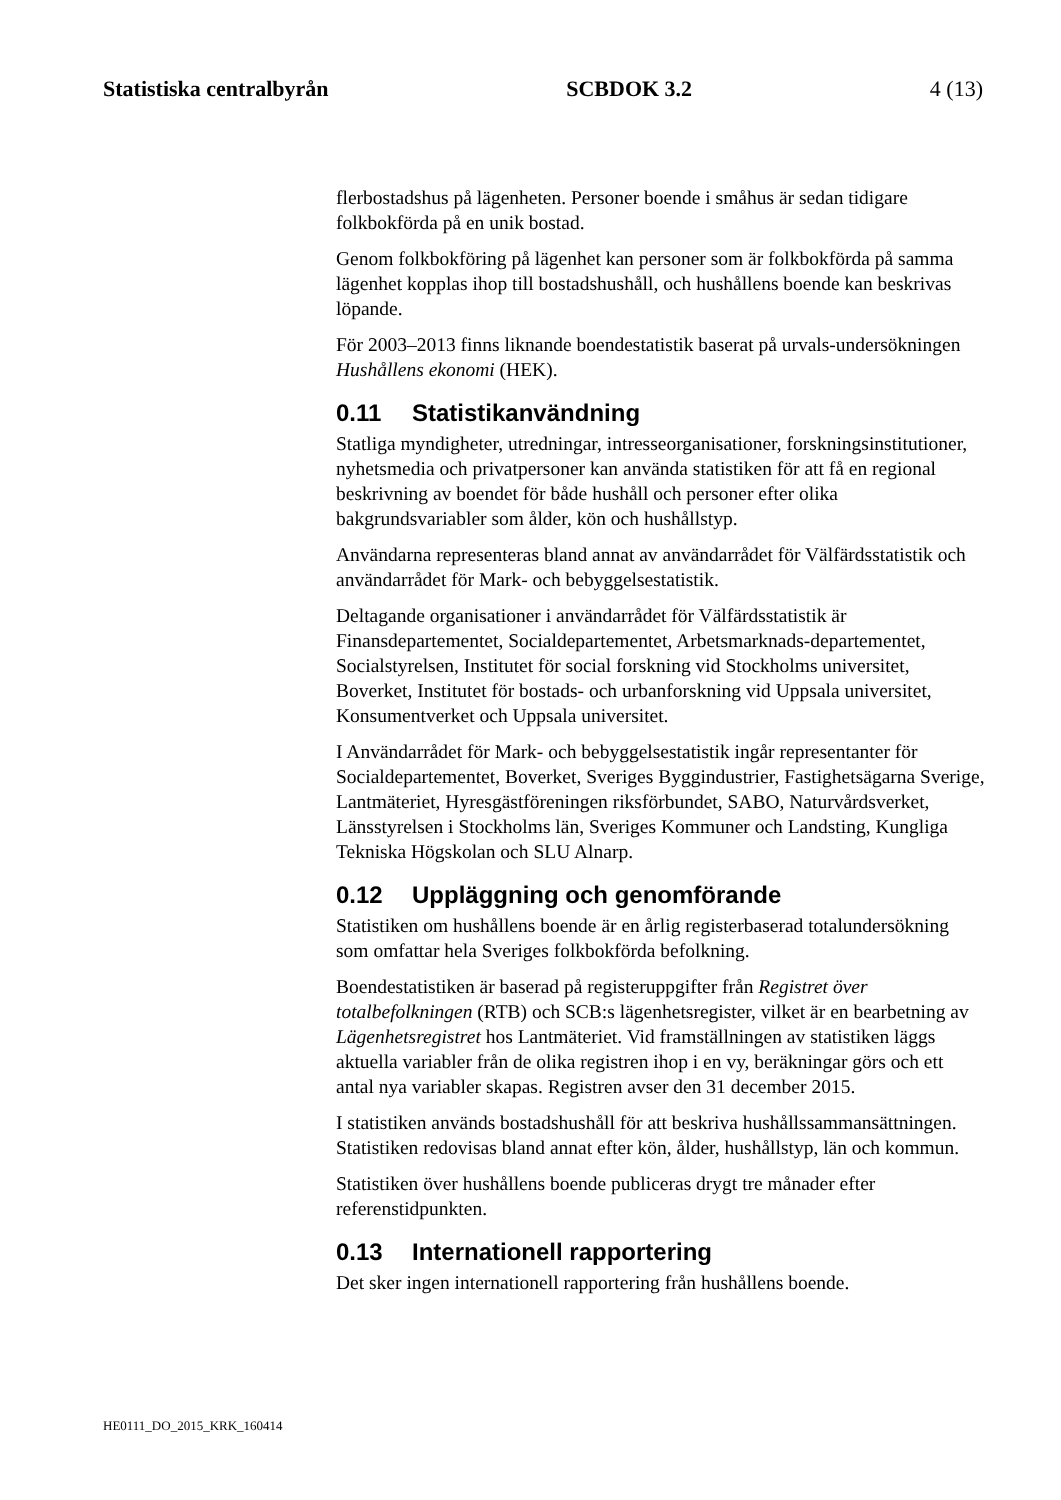Statistiska centralbyrån SCBDOK 3.2 4 (13)
flerbostadshus på lägenheten. Personer boende i småhus är sedan tidigare folkbokförda på en unik bostad.
Genom folkbokföring på lägenhet kan personer som är folkbokförda på samma lägenhet kopplas ihop till bostadshushåll, och hushållens boende kan beskrivas löpande.
För 2003–2013 finns liknande boendestatistik baserat på urvals-undersökningen Hushållens ekonomi (HEK).
0.11 Statistikanvändning
Statliga myndigheter, utredningar, intresseorganisationer, forskningsinstitutioner, nyhetsmedia och privatpersoner kan använda statistiken för att få en regional beskrivning av boendet för både hushåll och personer efter olika bakgrundsvariabler som ålder, kön och hushållstyp.
Användarna representeras bland annat av användarrådet för Välfärdsstatistik och användarrådet för Mark- och bebyggelsestatistik.
Deltagande organisationer i användarrådet för Välfärdsstatistik är Finansdepartementet, Socialdepartementet, Arbetsmarknads-departementet, Socialstyrelsen, Institutet för social forskning vid Stockholms universitet, Boverket, Institutet för bostads- och urbanforskning vid Uppsala universitet, Konsumentverket och Uppsala universitet.
I Användarrådet för Mark- och bebyggelsestatistik ingår representanter för Socialdepartementet, Boverket, Sveriges Byggindustrier, Fastighetsägarna Sverige, Lantmäteriet, Hyresgästföreningen riksförbundet, SABO, Naturvårdsverket, Länsstyrelsen i Stockholms län, Sveriges Kommuner och Landsting, Kungliga Tekniska Högskolan och SLU Alnarp.
0.12 Uppläggning och genomförande
Statistiken om hushållens boende är en årlig registerbaserad totalundersökning som omfattar hela Sveriges folkbokförda befolkning.
Boendestatistiken är baserad på registeruppgifter från Registret över totalbefolkningen (RTB) och SCB:s lägenhetsregister, vilket är en bearbetning av Lägenhetsregistret hos Lantmäteriet. Vid framställningen av statistiken läggs aktuella variabler från de olika registren ihop i en vy, beräkningar görs och ett antal nya variabler skapas. Registren avser den 31 december 2015.
I statistiken används bostadshushåll för att beskriva hushållssammansättningen. Statistiken redovisas bland annat efter kön, ålder, hushållstyp, län och kommun.
Statistiken över hushållens boende publiceras drygt tre månader efter referenstidpunkten.
0.13 Internationell rapportering
Det sker ingen internationell rapportering från hushållens boende.
HE0111_DO_2015_KRK_160414